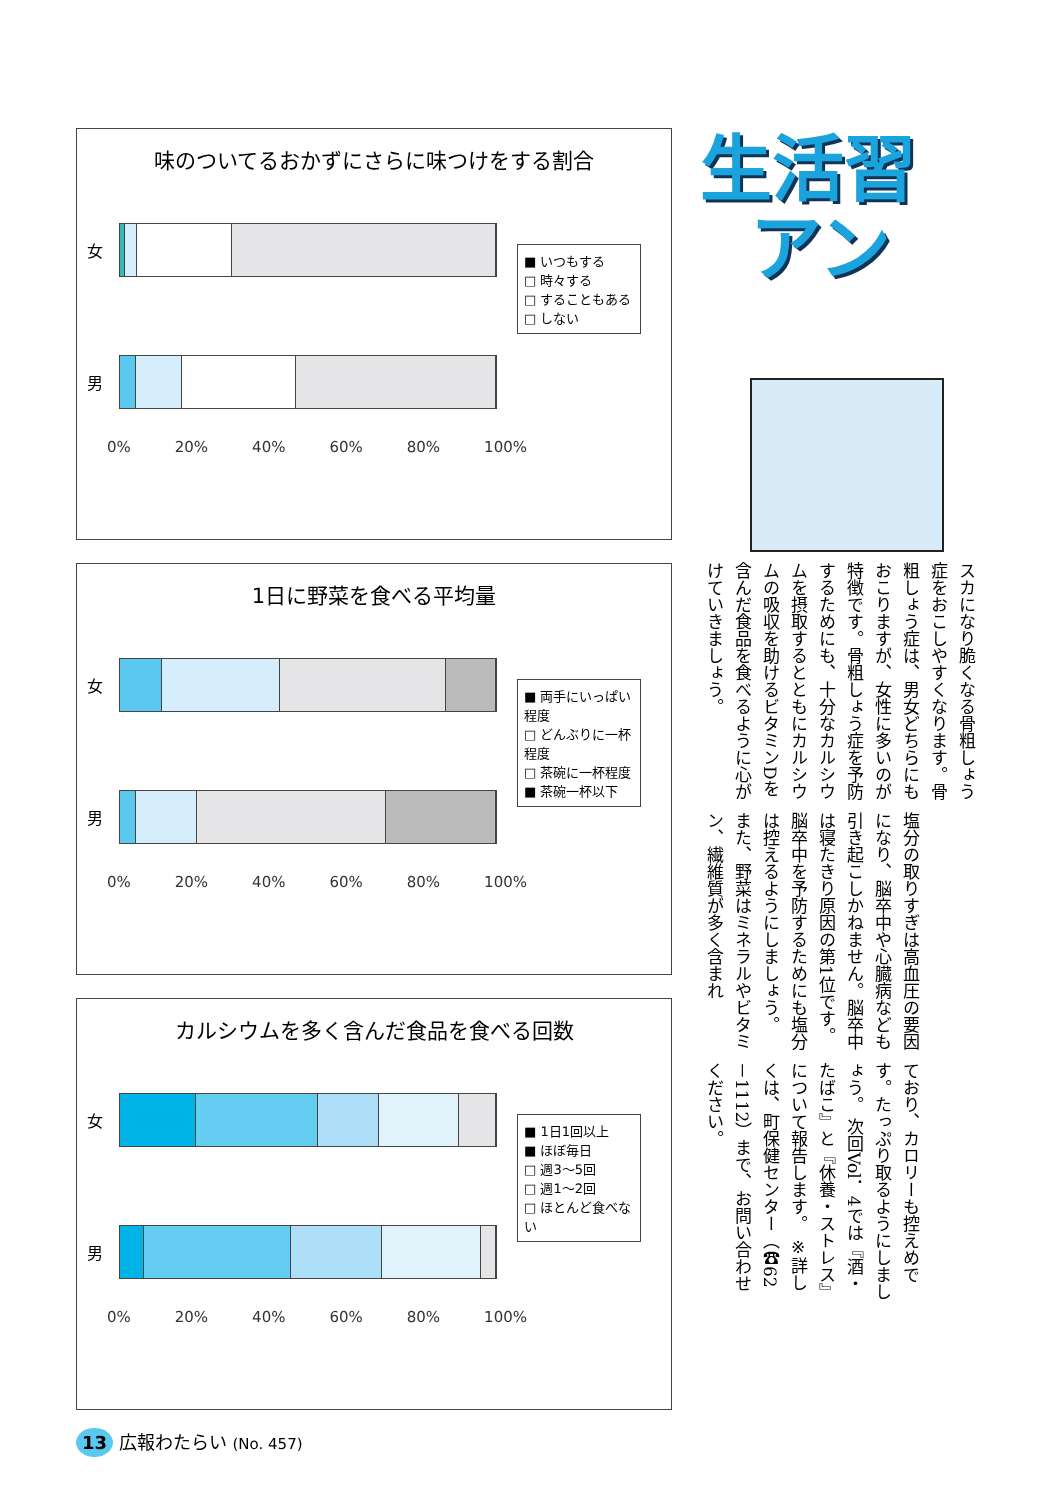味のついてるおかずにさらに味つけをする割合
女
男
0% 20% 40% 60% 80% 100%
■ いつもする
□ 時々する
□ することもある
□ しない
1日に野菜を食べる平均量
女
男
0% 20% 40% 60% 80% 100%
■ 両手にいっぱい程度
□ どんぶりに一杯程度
□ 茶碗に一杯程度
■ 茶碗一杯以下
カルシウムを多く含んだ食品を食べる回数
女
男
0% 20% 40% 60% 80% 100%
■ 1日1回以上
■ ほぼ毎日
□ 週3～5回
□ 週1～2回
□ ほとんど食べない
生活習
アン
スカになり脆くなる骨粗しょう症をおこしやすくなります。骨粗しょう症は、男女どちらにもおこりますが、女性に多いのが特徴です。骨粗しょう症を予防するためにも、十分なカルシウムを摂取するとともにカルシウムの吸収を助けるビタミンDを含んだ食品を食べるように心がけていきましょう。
塩分の取りすぎは高血圧の要因になり、脳卒中や心臓病なども引き起こしかねません。脳卒中は寝たきり原因の第1位です。脳卒中を予防するためにも塩分は控えるようにしましょう。 また、野菜はミネラルやビタミン、繊維質が多く含まれ
ており、カロリーも控えめです。たっぷり取るようにしましょう。 次回Vol．4では『酒・たばこ』と『休養・ストレス』について報告します。 ※詳しくは、町保健センター（☎62－1112）まで、お問い合わせください。
13 広報わたらい (No. 457)